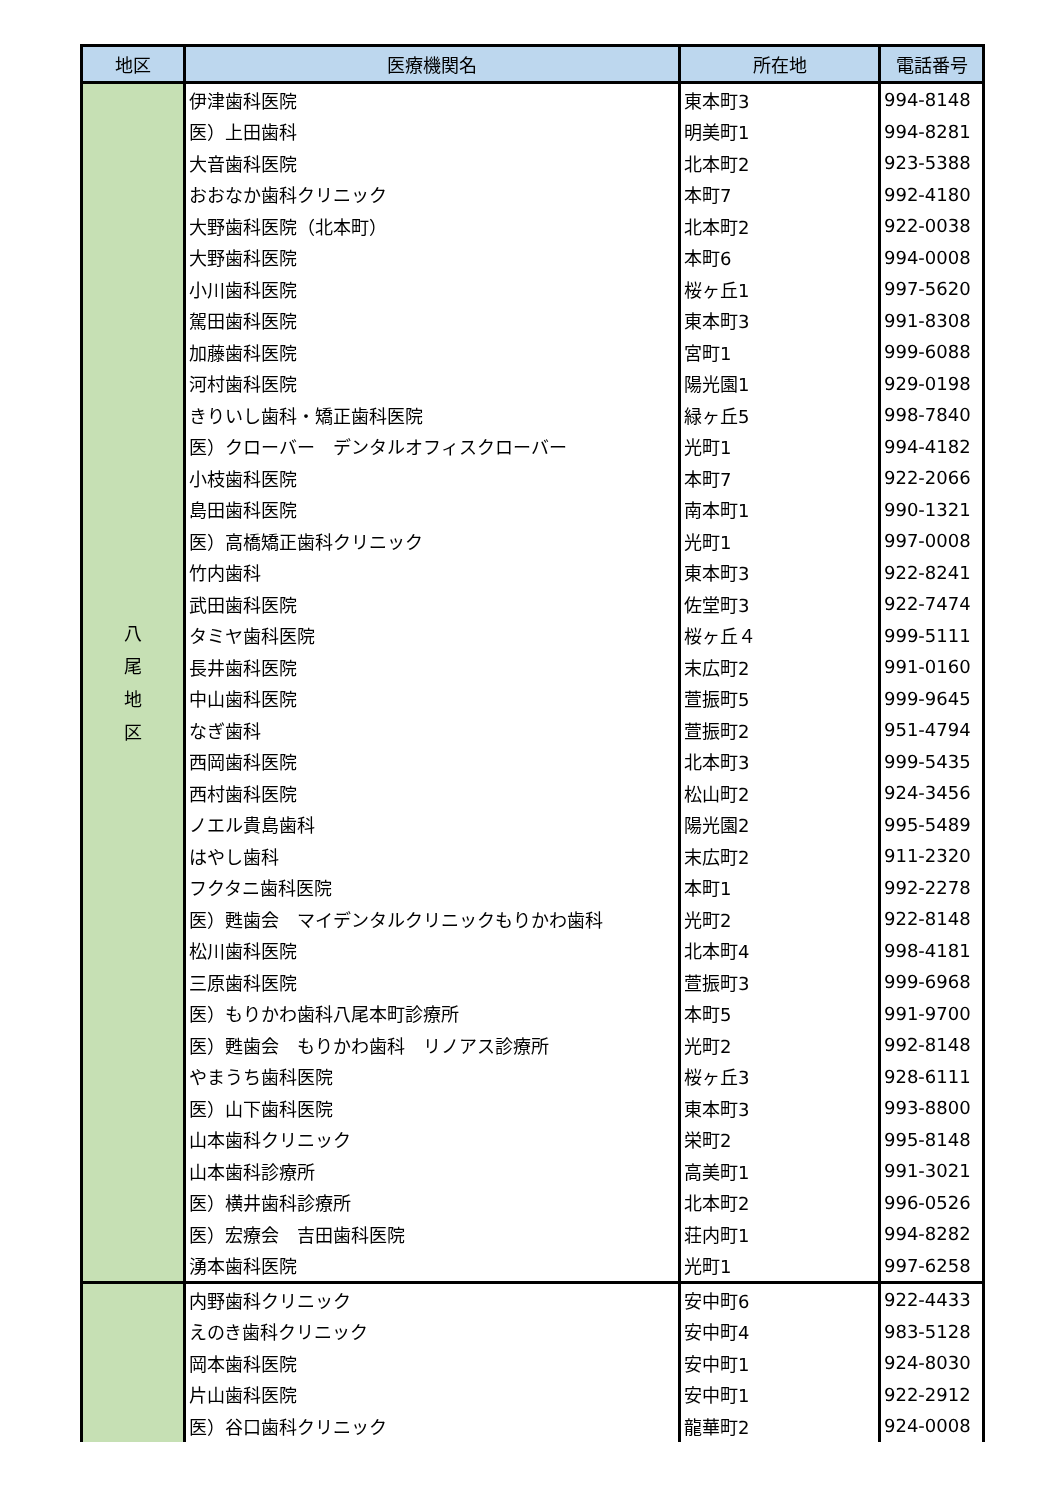| 地区 | 医療機関名 | 所在地 | 電話番号 |
| --- | --- | --- | --- |
| 八 尾 地 区 | 伊津歯科医院 | 東本町3 | 994-8148 |
| | 医）上田歯科 | 明美町1 | 994-8281 |
| | 大音歯科医院 | 北本町2 | 923-5388 |
| | おおなか歯科クリニック | 本町7 | 992-4180 |
| | 大野歯科医院（北本町） | 北本町2 | 922-0038 |
| | 大野歯科医院 | 本町6 | 994-0008 |
| | 小川歯科医院 | 桜ヶ丘1 | 997-5620 |
| | 駕田歯科医院 | 東本町3 | 991-8308 |
| | 加藤歯科医院 | 宮町1 | 999-6088 |
| | 河村歯科医院 | 陽光園1 | 929-0198 |
| | きりいし歯科・矯正歯科医院 | 緑ヶ丘5 | 998-7840 |
| | 医）クローバー デンタルオフィスクローバー | 光町1 | 994-4182 |
| | 小枝歯科医院 | 本町7 | 922-2066 |
| | 島田歯科医院 | 南本町1 | 990-1321 |
| | 医）高橋矯正歯科クリニック | 光町1 | 997-0008 |
| | 竹内歯科 | 東本町3 | 922-8241 |
| | 武田歯科医院 | 佐堂町3 | 922-7474 |
| | タミヤ歯科医院 | 桜ヶ丘４ | 999-5111 |
| | 長井歯科医院 | 末広町2 | 991-0160 |
| | 中山歯科医院 | 萱振町5 | 999-9645 |
| | なぎ歯科 | 萱振町2 | 951-4794 |
| | 西岡歯科医院 | 北本町3 | 999-5435 |
| | 西村歯科医院 | 松山町2 | 924-3456 |
| | ノエル貴島歯科 | 陽光園2 | 995-5489 |
| | はやし歯科 | 末広町2 | 911-2320 |
| | フクタニ歯科医院 | 本町1 | 992-2278 |
| | 医）甦歯会 マイデンタルクリニックもりかわ歯科 | 光町2 | 922-8148 |
| | 松川歯科医院 | 北本町4 | 998-4181 |
| | 三原歯科医院 | 萱振町3 | 999-6968 |
| | 医）もりかわ歯科八尾本町診療所 | 本町5 | 991-9700 |
| | 医）甦歯会 もりかわ歯科 リノアス診療所 | 光町2 | 992-8148 |
| | やまうち歯科医院 | 桜ヶ丘3 | 928-6111 |
| | 医）山下歯科医院 | 東本町3 | 993-8800 |
| | 山本歯科クリニック | 栄町2 | 995-8148 |
| | 山本歯科診療所 | 高美町1 | 991-3021 |
| | 医）横井歯科診療所 | 北本町2 | 996-0526 |
| | 医）宏療会 吉田歯科医院 | 荘内町1 | 994-8282 |
| | 湧本歯科医院 | 光町1 | 997-6258 |
| | 内野歯科クリニック | 安中町6 | 922-4433 |
| | えのき歯科クリニック | 安中町4 | 983-5128 |
| | 岡本歯科医院 | 安中町1 | 924-8030 |
| | 片山歯科医院 | 安中町1 | 922-2912 |
| | 医）谷口歯科クリニック | 龍華町2 | 924-0008 |